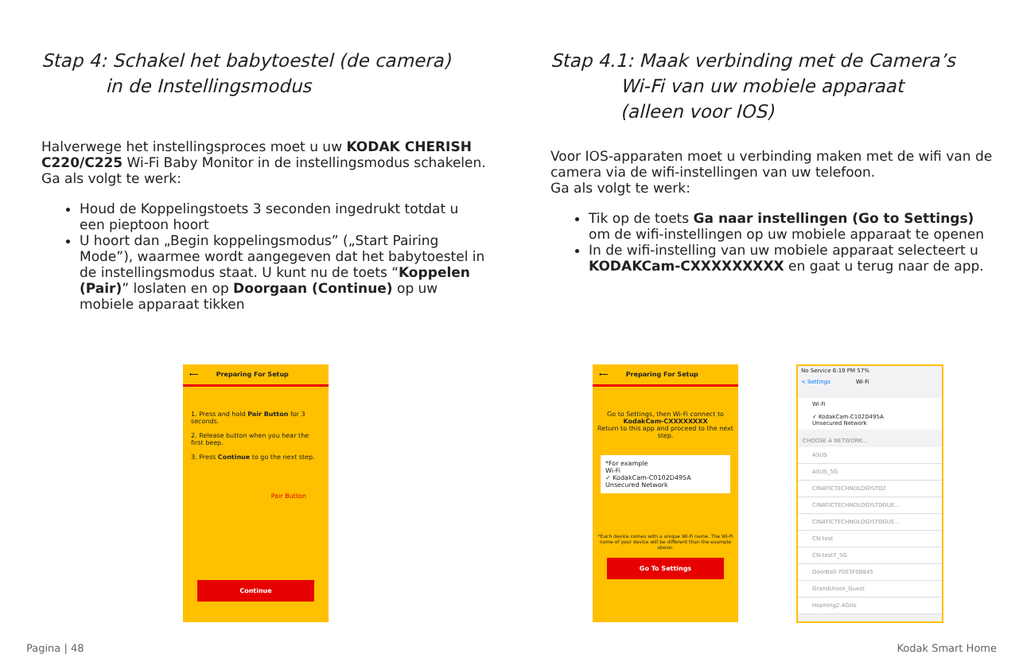Stap 4: Schakel het babytoestel (de camera)
in de Instellingsmodus
Halverwege het instellingsproces moet u uw KODAK CHERISH C220/C225 Wi-Fi Baby Monitor in de instellingsmodus schakelen. Ga als volgt te werk:
Houd de Koppelingstoets 3 seconden ingedrukt totdat u een pieptoon hoort
U hoort dan „Begin koppelingsmodus” („Start Pairing Mode”), waarmee wordt aangegeven dat het babytoestel in de instellingsmodus staat. U kunt nu de toets “Koppelen (Pair)” loslaten en op Doorgaan (Continue) op uw mobiele apparaat tikken
⟵ Preparing For Setup
1. Press and hold Pair Button for 3 seconds.
2. Release button when you hear the first beep.
3. Press Continue to go the next step.
Pair Button
Continue
Stap 4.1: Maak verbinding met de Camera’s
Wi-Fi van uw mobiele apparaat
(alleen voor IOS)
Voor IOS-apparaten moet u verbinding maken met de wifi van de camera via de wifi-instellingen van uw telefoon.
Ga als volgt te werk:
Tik op de toets Ga naar instellingen (Go to Settings) om de wifi-instellingen op uw mobiele apparaat te openen
In de wifi-instelling van uw mobiele apparaat selecteert u KODAKCam-CXXXXXXXXX en gaat u terug naar de app.
⟵ Preparing For Setup
Go to Settings, then Wi-Fi connect to
KodakCam-CXXXXXXXX
Return to this app and proceed to the next step.
*For example
Wi-Fi
✓ KodakCam-C0102D495A
Unsecured Network
*Each device comes with a unique Wi-Fi name. The Wi-Fi name of your device will be different than the example above.
Go To Settings
No Service 6:19 PM 57%
< Settings Wi-Fi
Wi-Fi
✓ KodakCam-C102D495A
Unsecured Network
CHOOSE A NETWORK...
ASUS
ASUS_5G
CINATICTECHNOLOGYLTD2
CINATICTECHNOLOGYLTDGUE...
CINATICTECHNOLOGYLTDGUE...
CN-test
CN-test7_5G
DoorBell-7003F0B845
GrandUnion_Guest
HopHing2.4GHz
Pagina | 48 Kodak Smart Home